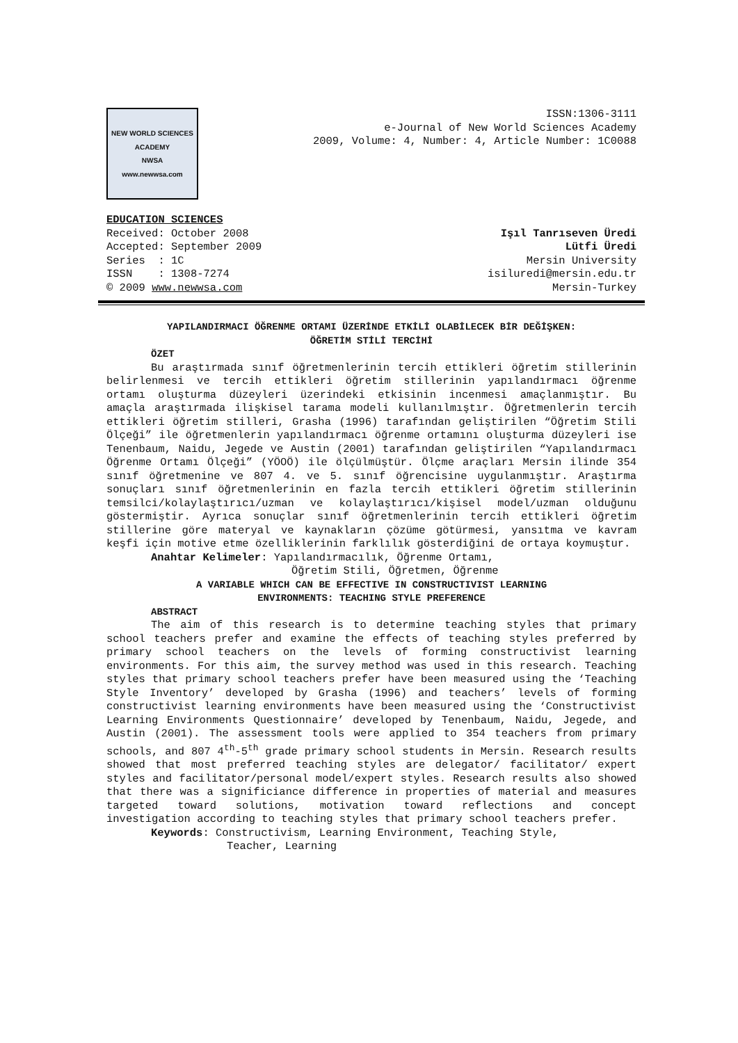NEW WORLD SCIENCES ACADEMY
NWSA
www.newwsa.com
ISSN:1306-3111
e-Journal of New World Sciences Academy
2009, Volume: 4, Number: 4, Article Number: 1C0088
EDUCATION SCIENCES
Received: October 2008
Accepted: September 2009
Series : 1C
ISSN : 1308-7274
© 2009 www.newwsa.com
Işıl Tanrıseven Üredi
Lütfi Üredi
Mersin University
isiluredi@mersin.edu.tr
Mersin-Turkey
YAPILANDIRMACI ÖĞRENME ORTAMI ÜZERİNDE ETKİLİ OLABİLECEK BİR DEĞİŞKEN:
ÖĞRETİM STİLİ TERCİHİ
ÖZET
Bu araştırmada sınıf öğretmenlerinin tercih ettikleri öğretim stillerinin belirlenmesi ve tercih ettikleri öğretim stillerinin yapılandırmacı öğrenme ortamı oluşturma düzeyleri üzerindeki etkisinin incenmesi amaçlanmıştır. Bu amaçla araştırmada ilişkisel tarama modeli kullanılmıştır. Öğretmenlerin tercih ettikleri öğretim stilleri, Grasha (1996) tarafından geliştirilen “Öğretim Stili Ölçeği” ile öğretmenlerin yapılandırmacı öğrenme ortamını oluşturma düzeyleri ise Tenenbaum, Naidu, Jegede ve Austin (2001) tarafından geliştirilen “Yapılandırmacı Öğrenme Ortamı Ölçeği” (YÖOÖ) ile ölçülmüştür. Ölçme araçları Mersin ilinde 354 sınıf öğretmenine ve 807 4. ve 5. sınıf öğrencisine uygulanmıştır. Araştırma sonuçları sınıf öğretmenlerinin en fazla tercih ettikleri öğretim stillerinin temsilci/kolaylaştırıcı/uzman ve kolaylaştırıcı/kişisel model/uzman olduğunu göstermiştir. Ayrıca sonuçlar sınıf öğretmenlerinin tercih ettikleri öğretim stillerine göre materyal ve kaynakların çözüme götürmesi, yansıtma ve kavram keşfi için motive etme özelliklerinin farklılık gösterdiğini de ortaya koymuştur.
Anahtar Kelimeler: Yapılandırmacılık, Öğrenme Ortamı,
Öğretim Stili, Öğretmen, Öğrenme
A VARIABLE WHICH CAN BE EFFECTIVE IN CONSTRUCTIVIST LEARNING
ENVIRONMENTS: TEACHING STYLE PREFERENCE
ABSTRACT
The aim of this research is to determine teaching styles that primary school teachers prefer and examine the effects of teaching styles preferred by primary school teachers on the levels of forming constructivist learning environments. For this aim, the survey method was used in this research. Teaching styles that primary school teachers prefer have been measured using the ‘Teaching Style Inventory’ developed by Grasha (1996) and teachers’ levels of forming constructivist learning environments have been measured using the ‘Constructivist Learning Environments Questionnaire’ developed by Tenenbaum, Naidu, Jegede, and Austin (2001). The assessment tools were applied to 354 teachers from primary schools, and 807 4<sup>th</sup>-5<sup>th</sup> grade primary school students in Mersin. Research results showed that most preferred teaching styles are delegator/ facilitator/ expert styles and facilitator/personal model/expert styles. Research results also showed that there was a significiance difference in properties of material and measures targeted toward solutions, motivation toward reflections and concept investigation according to teaching styles that primary school teachers prefer.
Keywords: Constructivism, Learning Environment, Teaching Style,
Teacher, Learning